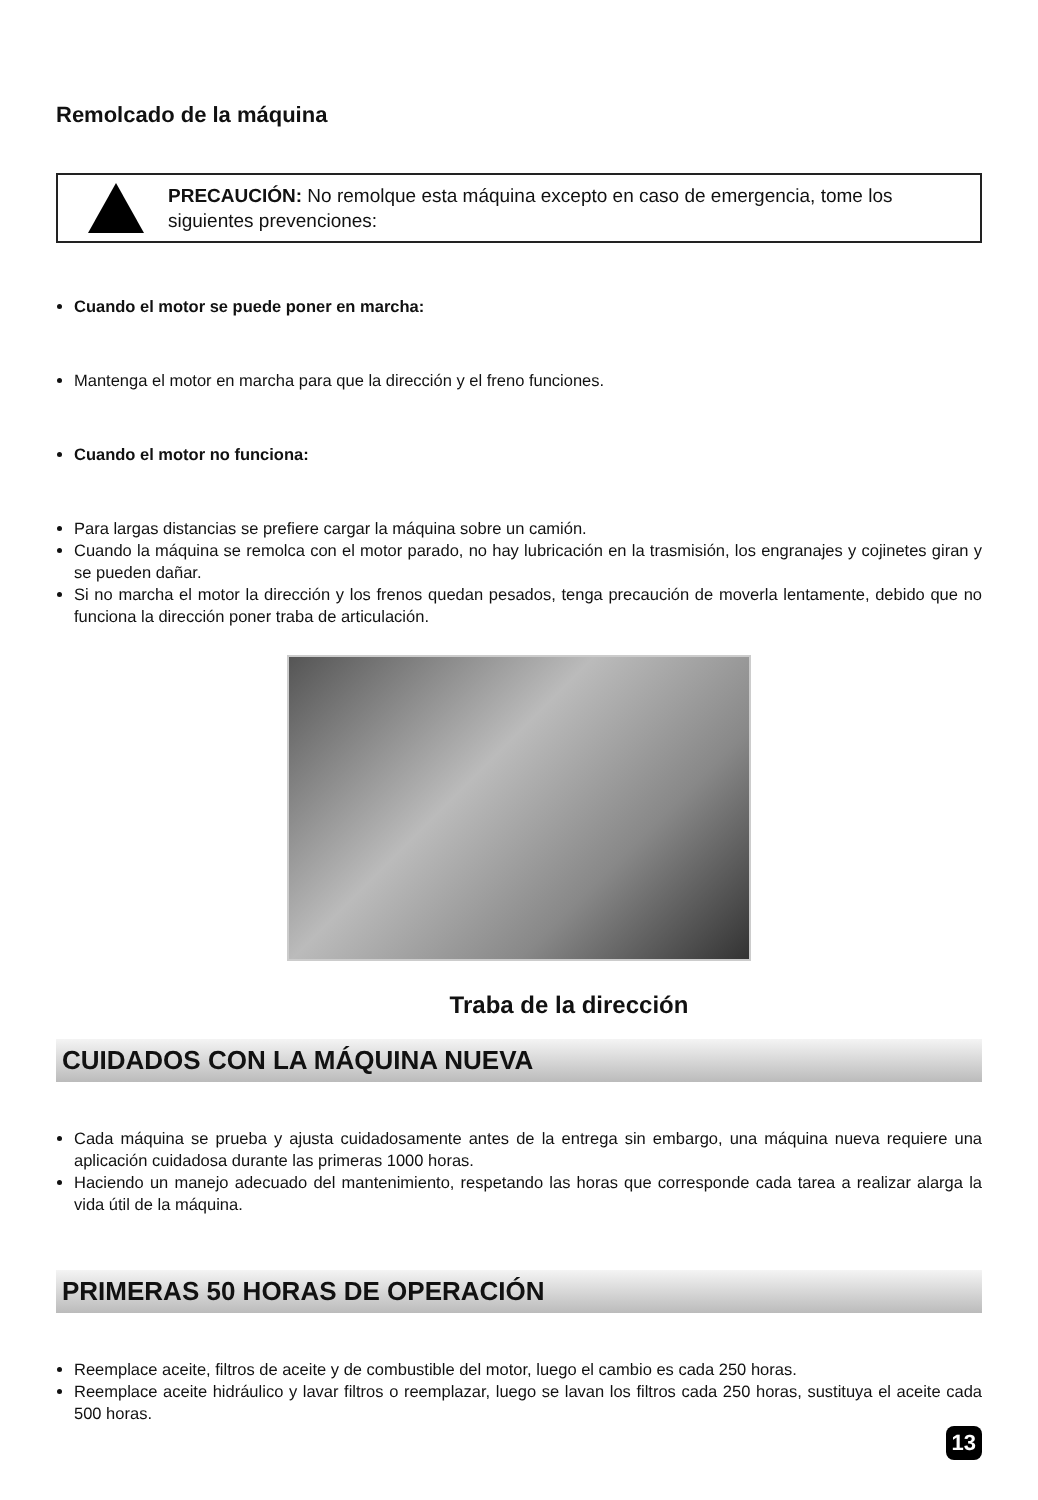Remolcado de la máquina
PRECAUCIÓN: No remolque esta máquina excepto en caso de emergencia, tome los siguientes prevenciones:
Cuando el motor se puede poner en marcha:
Mantenga el motor en marcha para que la dirección y el freno funciones.
Cuando el motor no funciona:
Para largas distancias se prefiere cargar la máquina sobre un camión.
Cuando la máquina se remolca con el motor parado, no hay lubricación en la trasmisión, los engranajes y cojinetes giran y se pueden dañar.
Si no marcha el motor la dirección y los frenos quedan pesados, tenga precaución de moverla lentamente, debido que no funciona la dirección poner traba de articulación.
Traba de la dirección
CUIDADOS CON LA MÁQUINA NUEVA
Cada máquina se prueba y ajusta cuidadosamente antes de la entrega sin embargo, una máquina nueva requiere una aplicación cuidadosa durante las primeras 1000 horas.
Haciendo un manejo adecuado del mantenimiento, respetando las horas que corresponde cada tarea a realizar alarga la vida útil de la máquina.
PRIMERAS 50 HORAS DE OPERACIÓN
Reemplace aceite, filtros de aceite y de combustible del motor, luego el cambio es cada 250 horas.
Reemplace aceite hidráulico y lavar filtros o reemplazar, luego se lavan los filtros cada 250 horas, sustituya el aceite cada 500 horas.
13